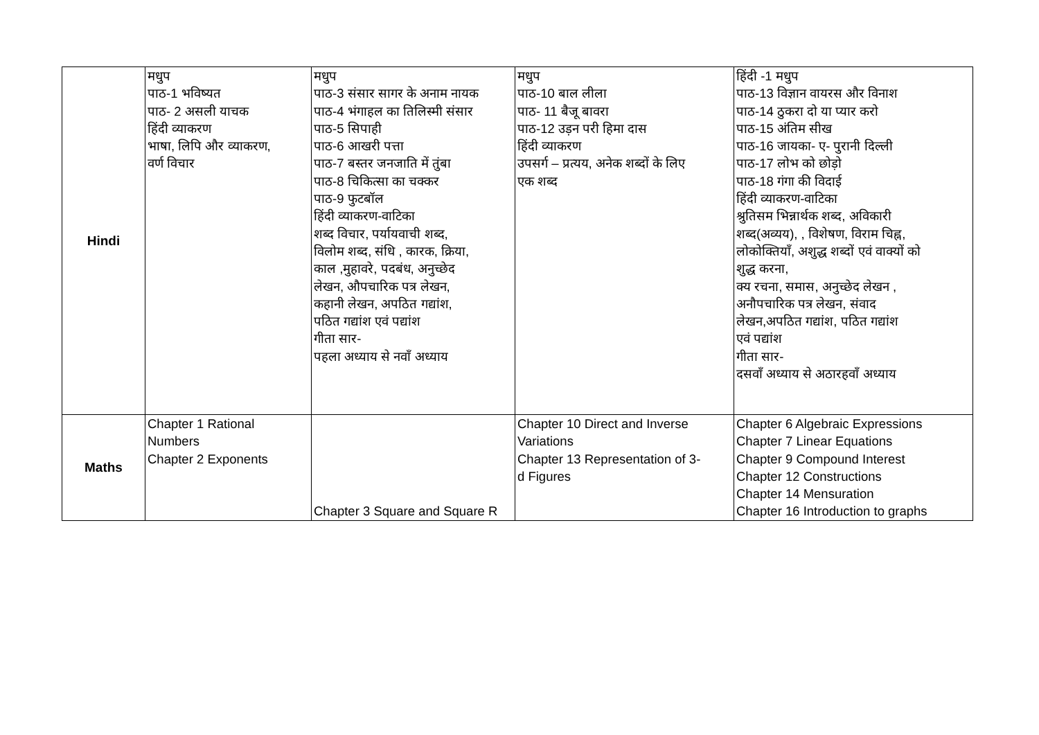| Hindi | मधुप पाठ-1 भविष्यत पाठ- 2 असली याचक हिंदी व्याकरण भाषा, लिपि और व्याकरण, वर्ण विचार | मधुप पाठ-3 संसार सागर के अनाम नायक पाठ-4 भंगाहल का तिलिस्मी संसार पाठ-5 सिपाही पाठ-6 आखरी पत्ता पाठ-7 बस्तर जनजाति में तुंबा पाठ-8 चिकित्सा का चक्कर पाठ-9 फुटबॉल हिंदी व्याकरण-वाटिका शब्द विचार, पर्यायवाची शब्द, विलोम शब्द, संधि , कारक, क्रिया, काल ,मुहावरे, पदबंध, अनुच्छेद लेखन, औपचारिक पत्र लेखन, कहानी लेखन, अपठित गद्यांश, पठित गद्यांश एवं पद्यांश गीता सार- पहला अध्याय से नवाँ अध्याय | मधुप पाठ-10 बाल लीला पाठ- 11 बैजू बावरा पाठ-12 उड़न परी हिमा दास हिंदी व्याकरण उपसर्ग – प्रत्यय, अनेक शब्दों के लिए एक शब्द | हिंदी -1 मधुप पाठ-13 विज्ञान वायरस और विनाश पाठ-14 ठुकरा दो या प्यार करो पाठ-15 अंतिम सीख पाठ-16 जायका- ए- पुरानी दिल्ली पाठ-17 लोभ को छोड़ो पाठ-18 गंगा की विदाई हिंदी व्याकरण-वाटिका श्रुतिसम भिन्नार्थक शब्द, अविकारी शब्द(अव्यय), , विशेषण, विराम चिह्न, लोकोक्तियाँ, अशुद्ध शब्दों एवं वाक्यों को शुद्ध करना, क्य रचना, समास, अनुच्छेद लेखन , अनौपचारिक पत्र लेखन, संवाद लेखन,अपठित गद्यांश, पठित गद्यांश एवं पद्यांश गीता सार- दसवाँ अध्याय से अठारहवाँ अध्याय |
| Maths | Chapter 1 Rational Numbers Chapter 2 Exponents | Chapter 3 Square and Square R | Chapter 10 Direct and Inverse Variations Chapter 13 Representation of 3- d Figures | Chapter 6 Algebraic Expressions Chapter 7 Linear Equations Chapter 9 Compound Interest Chapter 12 Constructions Chapter 14 Mensuration Chapter 16 Introduction to graphs |